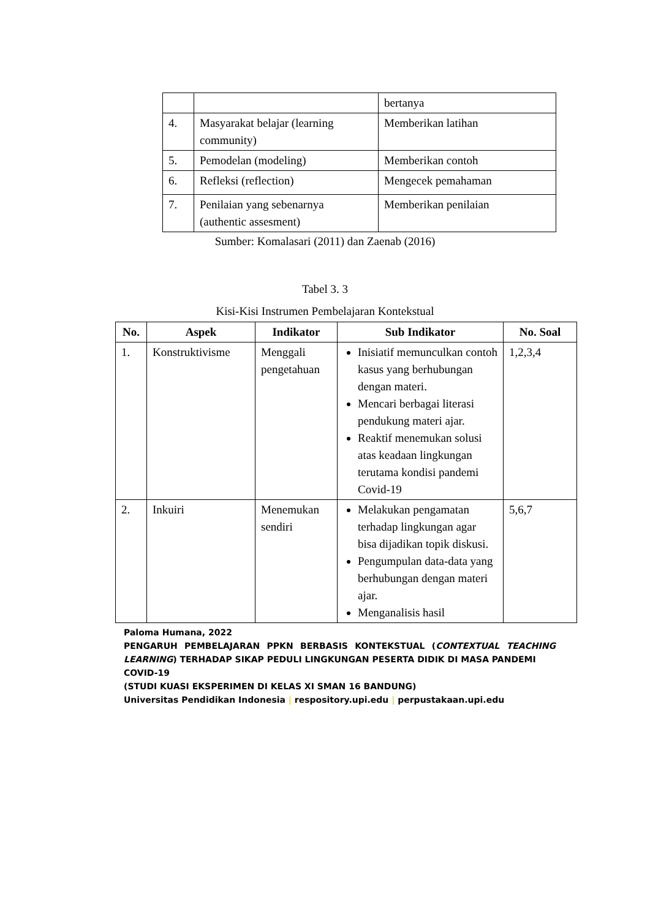| | | bertanya |
| 4. | Masyarakat belajar (learning community) | Memberikan latihan |
| 5. | Pemodelan (modeling) | Memberikan contoh |
| 6. | Refleksi (reflection) | Mengecek pemahaman |
| 7. | Penilaian yang sebenarnya (authentic assesment) | Memberikan penilaian |
Sumber: Komalasari (2011) dan Zaenab (2016)
Tabel 3. 3
Kisi-Kisi Instrumen Pembelajaran Kontekstual
| No. | Aspek | Indikator | Sub Indikator | No. Soal |
| --- | --- | --- | --- | --- |
| 1. | Konstruktivisme | Menggali pengetahuan | Inisiatif memunculkan contoh kasus yang berhubungan dengan materi. Mencari berbagai literasi pendukung materi ajar. Reaktif menemukan solusi atas keadaan lingkungan terutama kondisi pandemi Covid-19 | 1,2,3,4 |
| 2. | Inkuiri | Menemukan sendiri | Melakukan pengamatan terhadap lingkungan agar bisa dijadikan topik diskusi. Pengumpulan data-data yang berhubungan dengan materi ajar. Menganalisis hasil | 5,6,7 |
Paloma Humana, 2022
PENGARUH PEMBELAJARAN PPKN BERBASIS KONTEKSTUAL (CONTEXTUAL TEACHING
LEARNING) TERHADAP SIKAP PEDULI LINGKUNGAN PESERTA DIDIK DI MASA PANDEMI COVID-19
(STUDI KUASI EKSPERIMEN DI KELAS XI SMAN 16 BANDUNG)
Universitas Pendidikan Indonesia | respository.upi.edu | perpustakaan.upi.edu